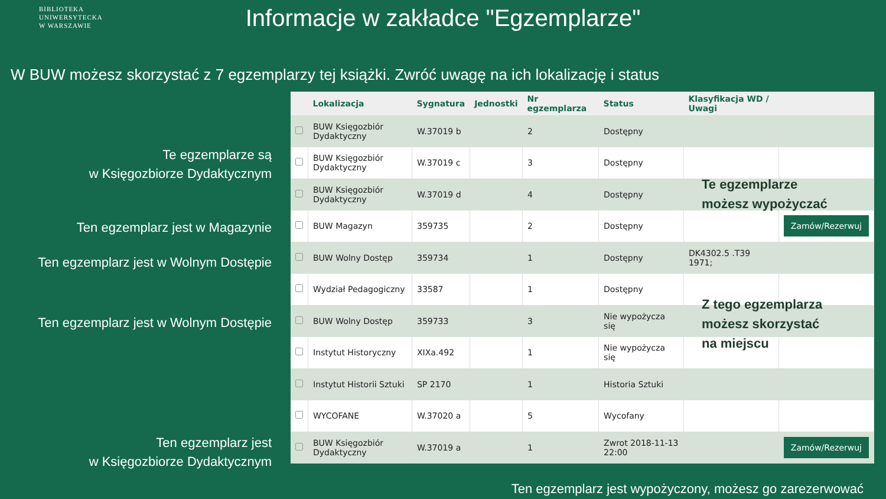BIBLIOTEKA
UNIWERSYTECKA
W WARSZAWIE
Informacje w zakładce "Egzemplarze"
W BUW możesz skorzystać z 7 egzemplarzy tej książki. Zwróć uwagę na ich lokalizację i status
Te egzemplarze są
w Księgozbiorze Dydaktycznym
Ten egzemplarz jest w Magazynie
Ten egzemplarz jest w Wolnym Dostępie
Ten egzemplarz jest w Wolnym Dostępie
Ten egzemplarz jest
w Księgozbiorze Dydaktycznym
| | Lokalizacja | Sygnatura | Jednostki | Nr egzemplarza | Status | Klasyfikacja WD / Uwagi | |
| --- | --- | --- | --- | --- | --- | --- | --- |
| | BUW Księgozbiór Dydaktyczny | W.37019 b | | 2 | Dostępny | | |
| | BUW Księgozbiór Dydaktyczny | W.37019 c | | 3 | Dostępny | | |
| | BUW Księgozbiór Dydaktyczny | W.37019 d | | 4 | Dostępny | | |
| | BUW Magazyn | 359735 | | 2 | Dostępny | | Zamów/Rezerwuj |
| | BUW Wolny Dostęp | 359734 | | 1 | Dostępny | DK4302.5 .T39 1971; | |
| | Wydział Pedagogiczny | 33587 | | 1 | Dostępny | | |
| | BUW Wolny Dostęp | 359733 | | 3 | Nie wypożycza się | | |
| | Instytut Historyczny | XIXa.492 | | 1 | Nie wypożycza się | | |
| | Instytut Historii Sztuki | SP 2170 | | 1 | Historia Sztuki | | |
| | WYCOFANE | W.37020 a | | 5 | Wycofany | | |
| | BUW Księgozbiór Dydaktyczny | W.37019 a | | 1 | Zwrot 2018-11-13 22:00 | | Zamów/Rezerwuj |
Te egzemplarze
możesz wypożyczać
Z tego egzemplarza
możesz skorzystać
na miejscu
Ten egzemplarz jest wypożyczony, możesz go zarezerwować